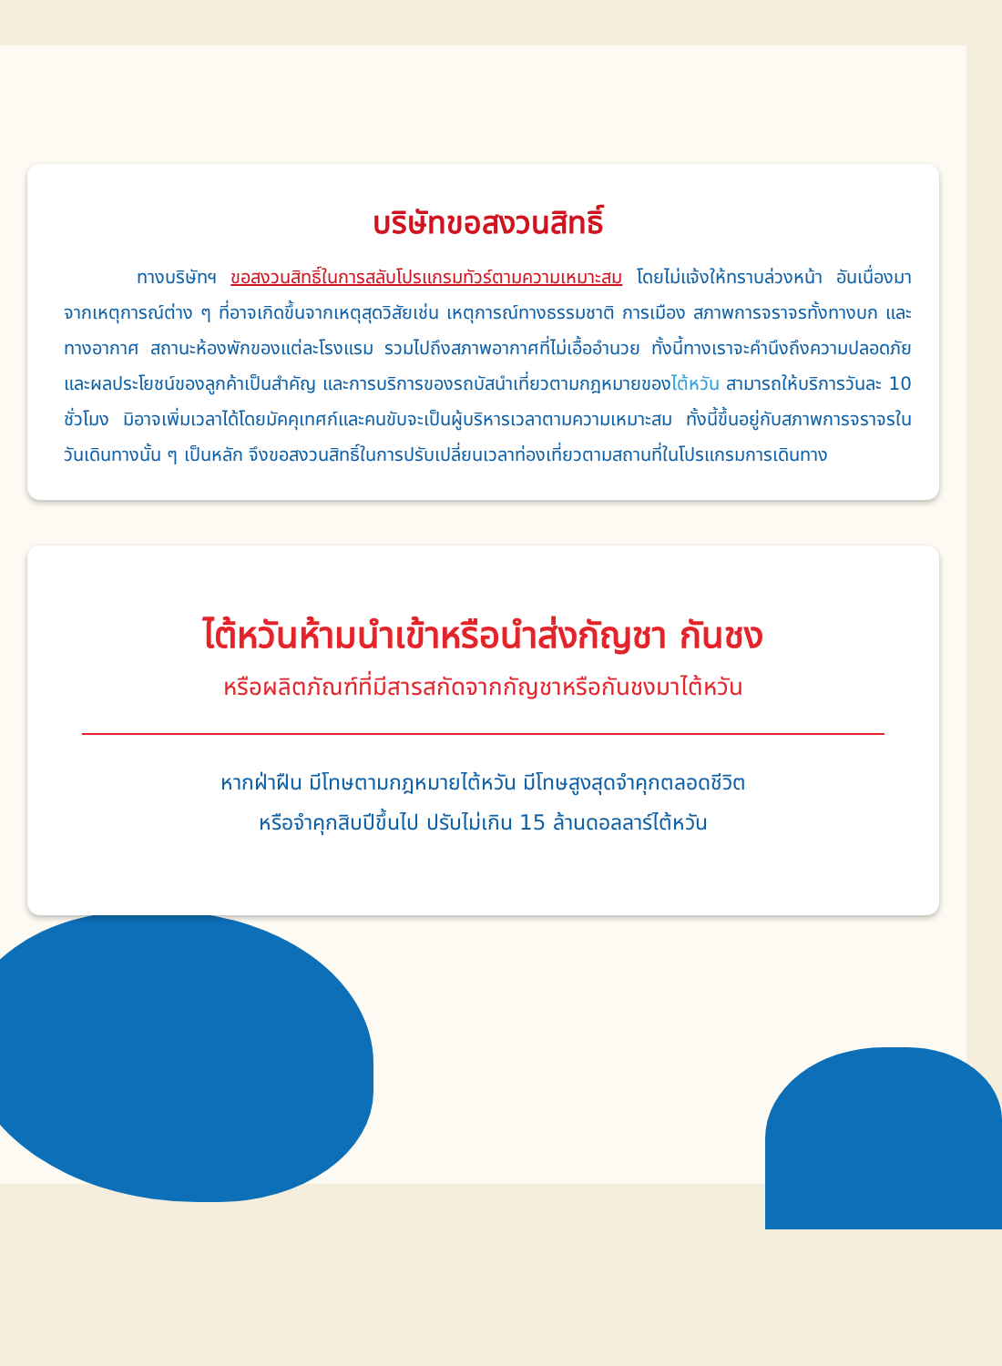บริษัทขอสงวนสิทธิ์
    ทางบริษัทฯ ขอสงวนสิทธิ์ในการสลับโปรแกรมทัวร์ตามความเหมาะสม โดยไม่แจ้งให้ทราบล่วงหน้า อันเนื่องมาจากเหตุการณ์ต่าง ๆ ที่อาจเกิดขึ้นจากเหตุสุดวิสัยเช่น เหตุการณ์ทางธรรมชาติ การเมือง สภาพการจราจรทั้งทางบก และทางอากาศ สถานะห้องพักของแต่ละโรงแรม รวมไปถึงสภาพอากาศที่ไม่เอื้ออำนวย ทั้งนี้ทางเราจะคำนึงถึงความปลอดภัยและผลประโยชน์ของลูกค้าเป็นสำคัญ และการบริการของรถบัสนำเที่ยวตามกฎหมายของไต้หวัน สามารถให้บริการวันละ 10 ชั่วโมง มิอาจเพิ่มเวลาได้โดยมัคคุเทศก์และคนขับจะเป็นผู้บริหารเวลาตามความเหมาะสม ทั้งนี้ขึ้นอยู่กับสภาพการจราจรในวันเดินทางนั้น ๆ เป็นหลัก จึงขอสงวนสิทธิ์ในการปรับเปลี่ยนเวลาท่องเที่ยวตามสถานที่ในโปรแกรมการเดินทาง
ไต้หวันห้ามนำเข้าหรือนำส่งกัญชา กันชง
หรือผลิตภัณฑ์ที่มีสารสกัดจากกัญชาหรือกันชงมาไต้หวัน
หากฝ่าฝืน มีโทษตามกฎหมายไต้หวัน มีโทษสูงสุดจำคุกตลอดชีวิต
หรือจำคุกสิบปีขึ้นไป ปรับไม่เกิน 15 ล้านดอลลาร์ไต้หวัน